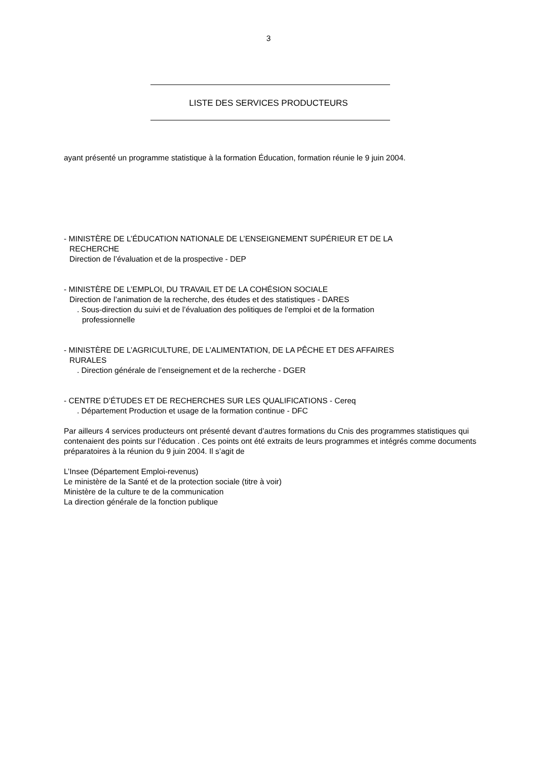3
LISTE DES SERVICES PRODUCTEURS
ayant présenté un programme statistique à la formation Éducation, formation réunie le 9 juin 2004.
- MINISTÈRE DE L’ÉDUCATION NATIONALE DE L’ENSEIGNEMENT SUPÉRIEUR ET DE LA
RECHERCHE
Direction de l’évaluation et de la prospective - DEP
- MINISTÈRE DE L’EMPLOI, DU TRAVAIL ET DE LA COHÉSION SOCIALE
Direction de l’animation de la recherche, des études et des statistiques - DARES
. Sous-direction du suivi et de l’évaluation des politiques de l’emploi et de la formation
professionnelle
- MINISTÈRE DE L’AGRICULTURE, DE L’ALIMENTATION, DE LA PÊCHE ET DES AFFAIRES
RURALES
. Direction générale de l’enseignement et de la recherche - DGER
- CENTRE D’ÉTUDES ET DE RECHERCHES SUR LES QUALIFICATIONS - Cereq
. Département Production et usage de la formation continue - DFC
Par ailleurs 4 services producteurs ont présenté devant d’autres formations du Cnis des programmes statistiques qui contenaient des points sur l’éducation . Ces points ont été extraits de leurs programmes et intégrés comme documents préparatoires à la réunion du 9 juin 2004. Il s’agit de
L’Insee (Département Emploi-revenus)
Le ministère de la Santé et de la protection sociale (titre à voir)
Ministère de la culture te de la communication
La direction générale de la fonction publique